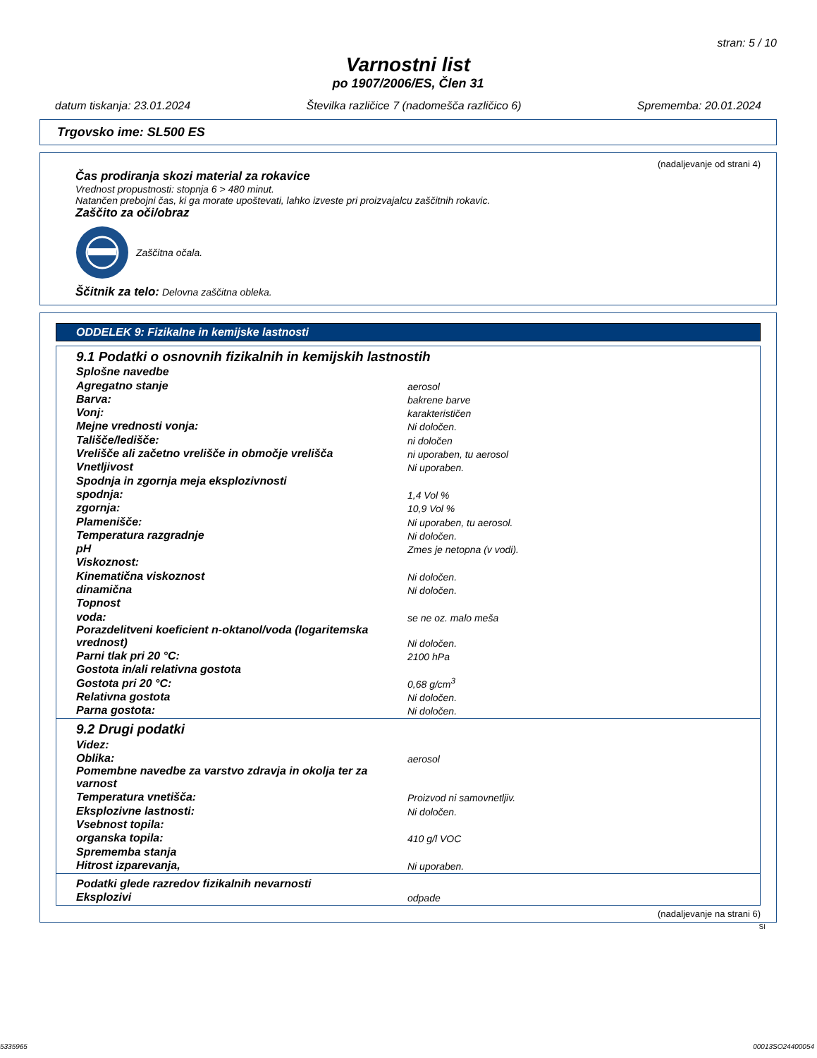stran: 5 / 10
Varnostni list
po 1907/2006/ES, Člen 31
datum tiskanja: 23.01.2024 Številka različice 7 (nadomešča različico 6) Sprememba: 20.01.2024
Trgovsko ime: SL500 ES
(nadaljevanje od strani 4)
Čas prodiranja skozi material za rokavice
Vrednost propustnosti: stopnja 6 > 480 minut.
Natančen prebojni čas, ki ga morate upoštevati, lahko izveste pri proizvajalcu zaščitnih rokavic.
Zaščito za oči/obraz
Zaščitna očala.
Ščitnik za telo: Delovna zaščitna obleka.
ODDELEK 9: Fizikalne in kemijske lastnosti
| 9.1 Podatki o osnovnih fizikalnih in kemijskih lastnostih | |
| Splošne navedbe | |
| Agregatno stanje | aerosol |
| Barva: | bakrene barve |
| Vonj: | karakterističen |
| Mejne vrednosti vonja: | Ni določen. |
| Tališče/ledišče: | ni določen |
| Vrelišče ali začetno vrelišče in območje vrelišča | ni uporaben, tu aerosol |
| Vnetljivost | Ni uporaben. |
| Spodnja in zgornja meja eksplozivnosti | |
| spodnja: | 1,4 Vol % |
| zgornja: | 10,9 Vol % |
| Plamenišče: | Ni uporaben, tu aerosol. |
| Temperatura razgradnje | Ni določen. |
| pH | Zmes je netopna (v vodi). |
| Viskoznost: | |
| Kinematična viskoznost | Ni določen. |
| dinamična | Ni določen. |
| Topnost | |
| voda: | se ne oz. malo meša |
| Porazdelitveni koeficient n-oktanol/voda (logaritemska vrednost) | Ni določen. |
| Parni tlak pri 20 °C: | 2100 hPa |
| Gostota in/ali relativna gostota | |
| Gostota pri 20 °C: | 0,68 g/cm<sup>3</sup> |
| Relativna gostota | Ni določen. |
| Parna gostota: | Ni določen. |
| 9.2 Drugi podatki | |
| Videz: | |
| Oblika: | aerosol |
| Pomembne navedbe za varstvo zdravja in okolja ter za varnost | |
| Temperatura vnetišča: | Proizvod ni samovnetljiv. |
| Eksplozivne lastnosti: | Ni določen. |
| Vsebnost topila: | |
| organska topila: | 410 g/l VOC |
| Sprememba stanja | |
| Hitrost izparevanja, | Ni uporaben. |
| Podatki glede razredov fizikalnih nevarnosti | |
| Eksplozivi | odpade |
(nadaljevanje na strani 6)
SI
5335965 00013SO24400054